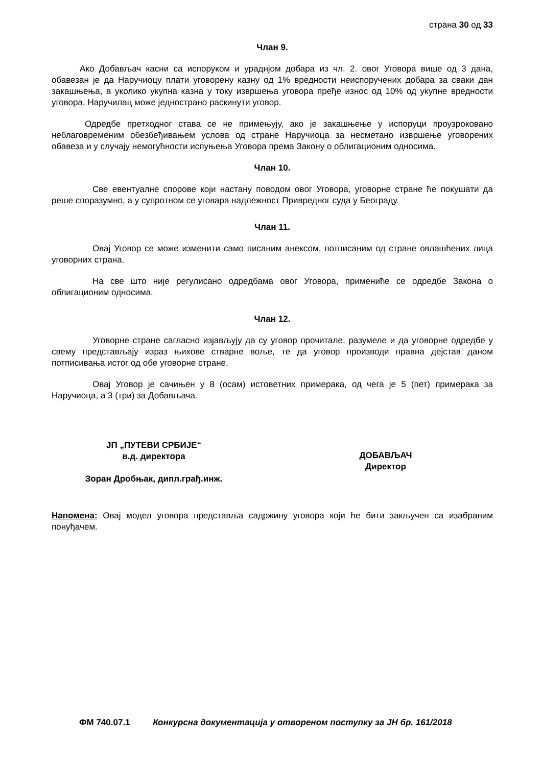страна 30 од 33
Члан 9.
Ако Добављач касни са испоруком и ураднјом добара из чл. 2. овог Уговора више од 3 дана, обавезан је да Наручиоцу плати уговорену казну од 1% вредности неиспоручених добара за сваки дан закашњења, а уколико укупна казна у току извршења уговора пређе износ од 10% од укупне вредности уговора, Наручилац може једнострано раскинути уговор.
Одредбе претходног става се не примењују, ако је закашњење у испоруци проузроковано неблаговременим обезбеђивањем услова од стране Наручиоца за несметано извршење уговорених обавеза и у случају немогућности испуњења Уговора према Закону о облигационим односима.
Члан 10.
Све евентуалне спорове који настану поводом овог Уговора, уговорне стране ће покушати да реше споразумно, а у супротном се уговара надлежност Привредног суда у Београду.
Члан 11.
Овај Уговор се може изменити само писаним анексом, потписаним од стране овлашћених лица уговорних страна.
На све што није регулисано одредбама овог Уговора, примениће се одредбе Закона о облигационим односима.
Члан 12.
Уговорне стране сагласно изјављују да су уговор прочитале, разумеле и да уговорне одредбе у свему представљају израз њихове стварне воље, те да уговор производи правна дејстав даном потписивања истог од обе уговорне стране.
Овај Уговор је сачињен у 8 (осам) истоветних примерака, од чега је 5 (пет) примерака за Наручиоца, а 3 (три) за Добављача.
ЈП „ПУТЕВИ СРБИЈЕ“
в.д. директора
Зоран Дробњак, дипл.грађ.инж.
ДОБАВЉАЧ
Директор
Напомена: Овај модел уговора представља садржину уговора који ће бити закључен са изабраним понуђачем.
ФМ 740.07.1 Конкурсна документација у отвореном поступку за ЈН бр. 161/2018